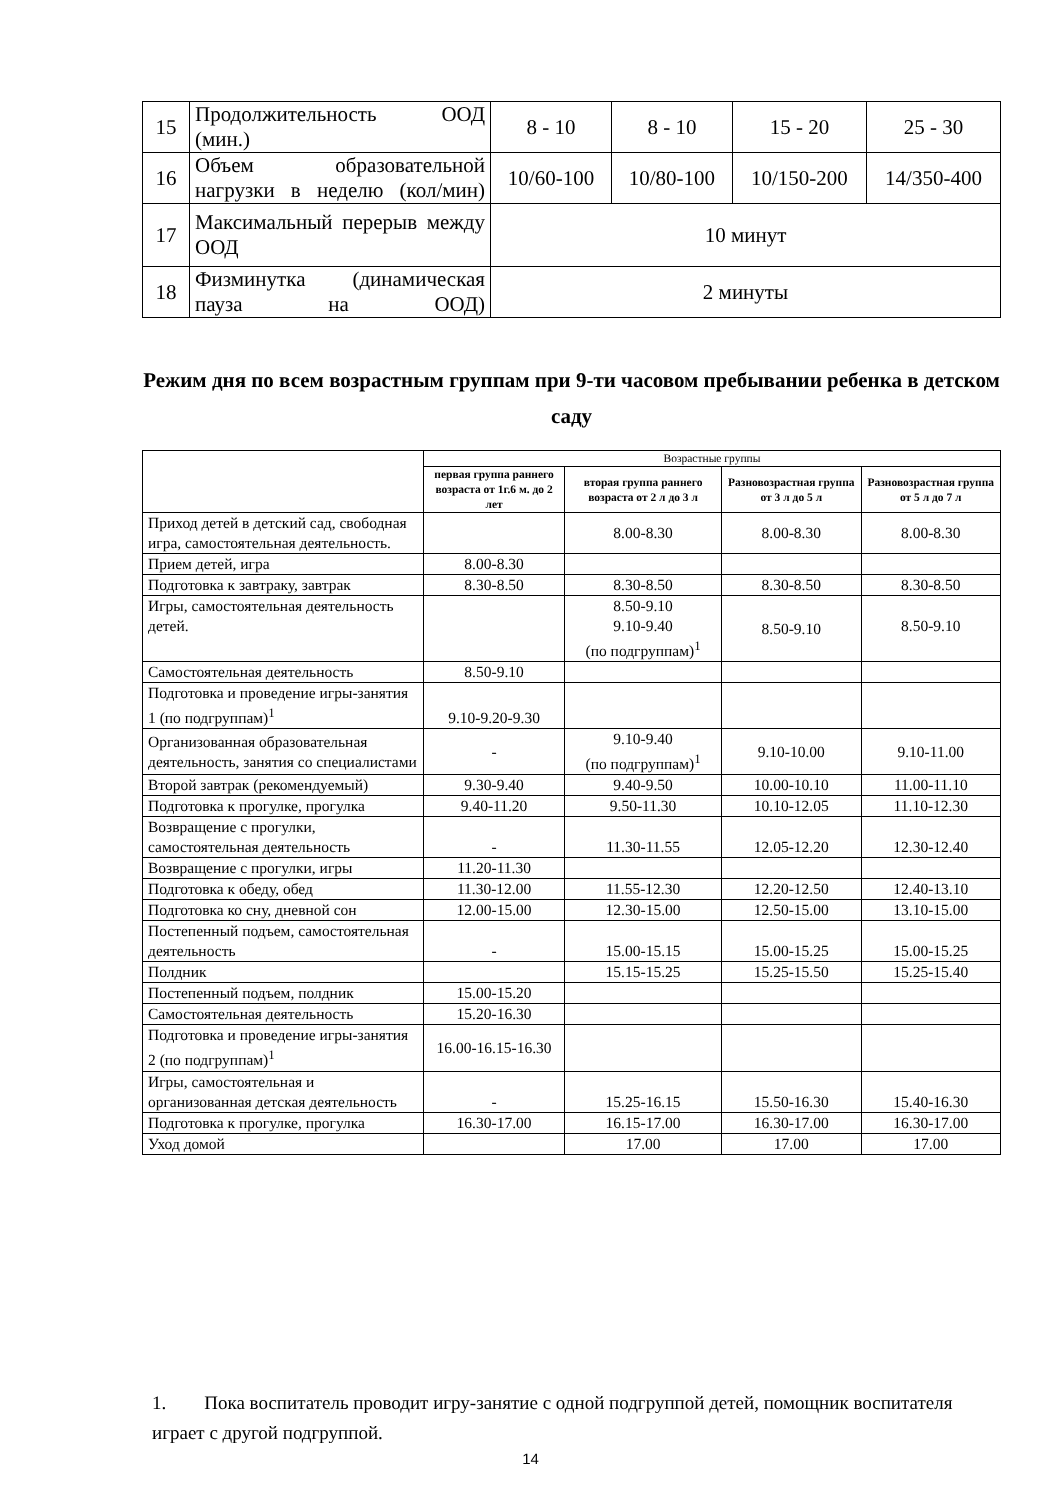| 15 | Продолжительность ООД (мин.) | 8 - 10 | 8 - 10 | 15 - 20 | 25 - 30 |
| 16 | Объем образовательной нагрузки в неделю (кол/мин) | 10/60-100 | 10/80-100 | 10/150-200 | 14/350-400 |
| 17 | Максимальный перерыв между ООД | 10 минут | | | |
| 18 | Физминутка (динамическая пауза на ООД) | 2 минуты | | | |
Режим дня по всем возрастным группам при 9-ти часовом пребывании ребенка в детском саду
| | Возрастные группы | | | |
| --- | --- | --- | --- | --- |
| | первая группа раннего возраста от 1г.6 м. до 2 лет | вторая группа раннего возраста от 2 л до 3 л | Разновозрастная группа от 3 л до 5 л | Разновозрастная группа от 5 л до 7 л |
| Приход детей в детский сад, свободная игра, самостоятельная деятельность. | | 8.00-8.30 | 8.00-8.30 | 8.00-8.30 |
| Прием детей, игра | 8.00-8.30 | | | |
| Подготовка к завтраку, завтрак | 8.30-8.50 | 8.30-8.50 | 8.30-8.50 | 8.30-8.50 |
| Игры, самостоятельная деятельность детей. | | 8.50-9.10 9.10-9.40 (по подгруппам)<sup>1</sup> | 8.50-9.10 | 8.50-9.10 |
| Самостоятельная деятельность | 8.50-9.10 | | | |
| Подготовка и проведение игры-занятия 1 (по подгруппам)<sup>1</sup> | 9.10-9.20-9.30 | | | |
| Организованная образовательная деятельность, занятия со специалистами | - | 9.10-9.40 (по подгруппам)<sup>1</sup> | 9.10-10.00 | 9.10-11.00 |
| Второй завтрак (рекомендуемый) | 9.30-9.40 | 9.40-9.50 | 10.00-10.10 | 11.00-11.10 |
| Подготовка к прогулке, прогулка | 9.40-11.20 | 9.50-11.30 | 10.10-12.05 | 11.10-12.30 |
| Возвращение с прогулки, самостоятельная деятельность | - | 11.30-11.55 | 12.05-12.20 | 12.30-12.40 |
| Возвращение с прогулки, игры | 11.20-11.30 | | | |
| Подготовка к обеду, обед | 11.30-12.00 | 11.55-12.30 | 12.20-12.50 | 12.40-13.10 |
| Подготовка ко сну, дневной сон | 12.00-15.00 | 12.30-15.00 | 12.50-15.00 | 13.10-15.00 |
| Постепенный подъем, самостоятельная деятельность | - | 15.00-15.15 | 15.00-15.25 | 15.00-15.25 |
| Полдник | | 15.15-15.25 | 15.25-15.50 | 15.25-15.40 |
| Постепенный подъем, полдник | 15.00-15.20 | | | |
| Самостоятельная деятельность | 15.20-16.30 | | | |
| Подготовка и проведение игры-занятия 2 (по подгруппам)<sup>1</sup> | 16.00-16.15-16.30 | | | |
| Игры, самостоятельная и организованная детская деятельность | - | 15.25-16.15 | 15.50-16.30 | 15.40-16.30 |
| Подготовка к прогулке, прогулка | 16.30-17.00 | 16.15-17.00 | 16.30-17.00 | 16.30-17.00 |
| Уход домой | | 17.00 | 17.00 | 17.00 |
1. Пока воспитатель проводит игру-занятие с одной подгруппой детей, помощник воспитателя играет с другой подгруппой.
14